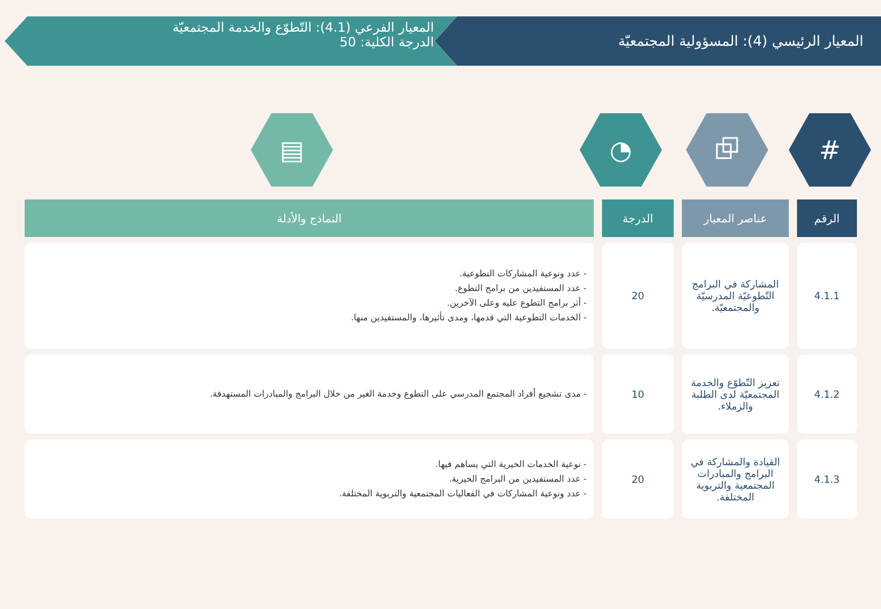المعيار الرئيسي (4): المسؤولية المجتمعيّة
المعيار الفرعي (4.1): التّطوّع والخدمة المجتمعيّة
الدرجة الكلية: 50
#
⧉
◔
▤
| الرقم | عناصر المعيار | الدرجة | النماذج والأدلة |
| --- | --- | --- | --- |
| 4.1.1 | المشاركة في البرامج التّطوعيّة المدرسيّة والمجتمعيّة. | 20 | - عدد ونوعية المشاركات التطوعية. - عدد المستفيدين من برامج التطوع. - أثر برامج التطوع عليه وعلى الآخرين. - الخدمات التطوعية التي قدمها، ومدى تأثيرها، والمستفيدين منها. |
| 4.1.2 | تعزيز التّطوّع والخدمة المجتمعيّة لدى الطلبة والزملاء. | 10 | - مدى تشجيع أفراد المجتمع المدرسي على التطوع وخدمة الغير من خلال البرامج والمبادرات المستهدفة. |
| 4.1.3 | القيادة والمشاركة في البرامج والمبادرات المجتمعية والتربوية المختلفة. | 20 | - نوعية الخدمات الخيرية التي يساهم فيها. - عدد المستفيدين من البرامج الخيرية. - عدد ونوعية المشاركات في الفعاليات المجتمعية والتربوية المختلفة. |